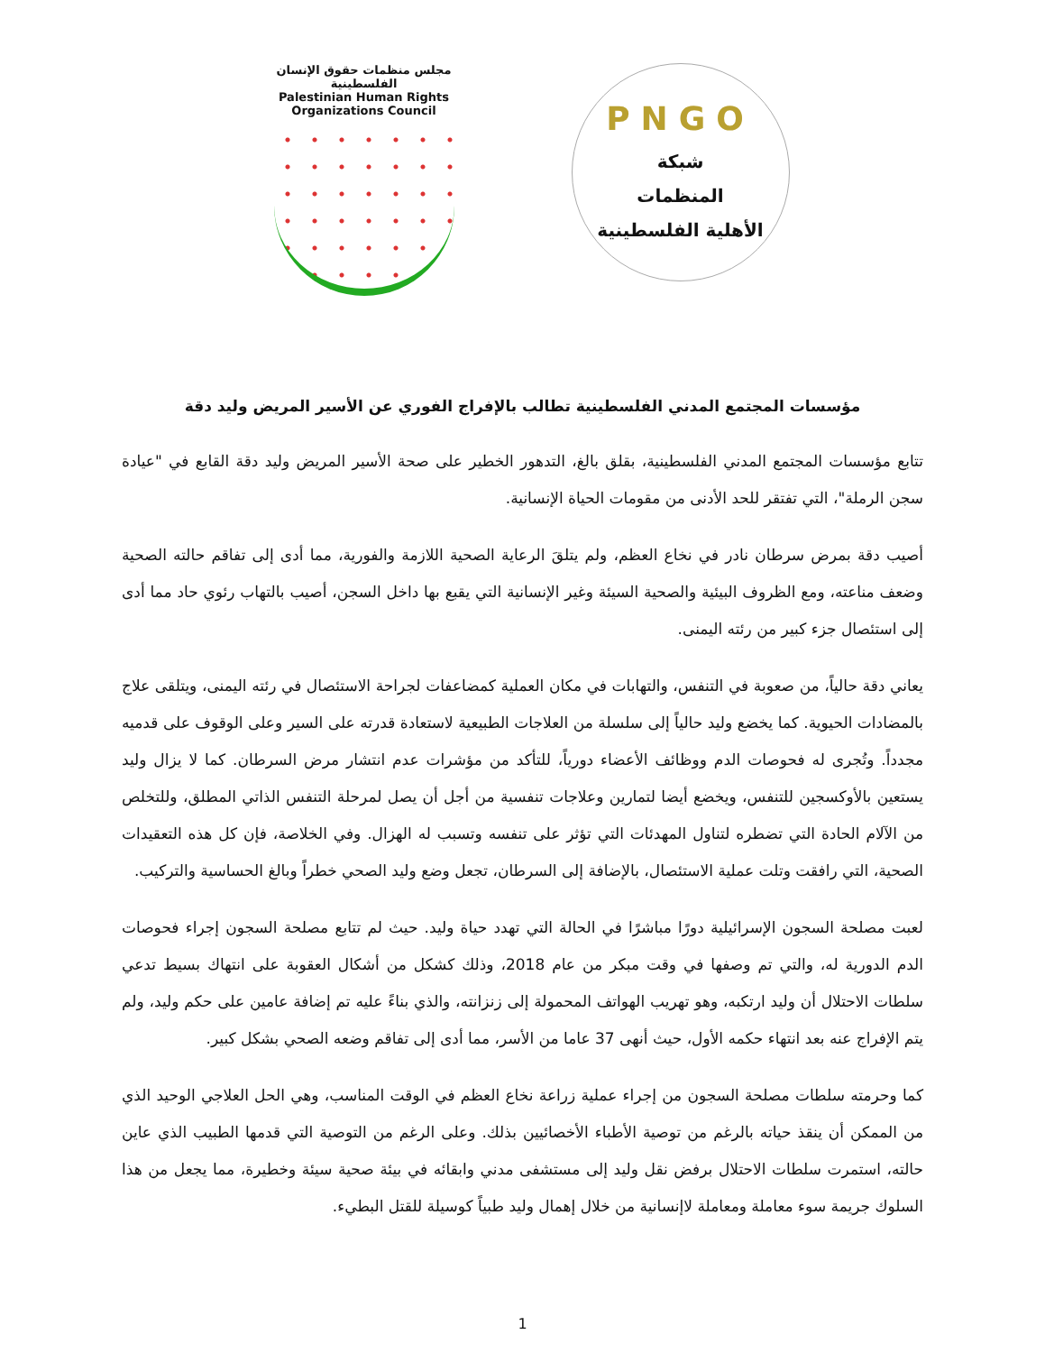مجلس منظمات حقوق الإنسان الفلسطينية
Palestinian Human Rights Organizations Council
PNGO
شبكة
المنظمات
الأهلية الفلسطينية
مؤسسات المجتمع المدني الفلسطينية تطالب بالإفراج الفوري عن الأسير المريض وليد دقة
تتابع مؤسسات المجتمع المدني الفلسطينية، بقلق بالغ، التدهور الخطير على صحة الأسير المريض وليد دقة القابع في "عيادة سجن الرملة"، التي تفتقر للحد الأدنى من مقومات الحياة الإنسانية.
أصيب دقة بمرض سرطان نادر في نخاع العظم، ولم يتلقَ الرعاية الصحية اللازمة والفورية، مما أدى إلى تفاقم حالته الصحية وضعف مناعته، ومع الظروف البيئية والصحية السيئة وغير الإنسانية التي يقبع بها داخل السجن، أصيب بالتهاب رئوي حاد مما أدى إلى استئصال جزء كبير من رئته اليمنى.
يعاني دقة حالياً، من صعوبة في التنفس، والتهابات في مكان العملية كمضاعفات لجراحة الاستئصال في رئته اليمنى، ويتلقى علاج بالمضادات الحيوية. كما يخضع وليد حالياً إلى سلسلة من العلاجات الطبيعية لاستعادة قدرته على السير وعلى الوقوف على قدميه مجدداً. وتُجرى له فحوصات الدم ووظائف الأعضاء دورياً، للتأكد من مؤشرات عدم انتشار مرض السرطان. كما لا يزال وليد يستعين بالأوكسجين للتنفس، ويخضع أيضا لتمارين وعلاجات تنفسية من أجل أن يصل لمرحلة التنفس الذاتي المطلق، وللتخلص من الآلام الحادة التي تضطره لتناول المهدئات التي تؤثر على تنفسه وتسبب له الهزال. وفي الخلاصة، فإن كل هذه التعقيدات الصحية، التي رافقت وتلت عملية الاستئصال، بالإضافة إلى السرطان، تجعل وضع وليد الصحي خطراً وبالغ الحساسية والتركيب.
لعبت مصلحة السجون الإسرائيلية دورًا مباشرًا في الحالة التي تهدد حياة وليد. حيث لم تتابع مصلحة السجون إجراء فحوصات الدم الدورية له، والتي تم وصفها في وقت مبكر من عام 2018، وذلك كشكل من أشكال العقوبة على انتهاك بسيط تدعي سلطات الاحتلال أن وليد ارتكبه، وهو تهريب الهواتف المحمولة إلى زنزانته، والذي بناءً عليه تم إضافة عامين على حكم وليد، ولم يتم الإفراج عنه بعد انتهاء حكمه الأول، حيث أنهى 37 عاما من الأسر، مما أدى إلى تفاقم وضعه الصحي بشكل كبير.
كما وحرمته سلطات مصلحة السجون من إجراء عملية زراعة نخاع العظم في الوقت المناسب، وهي الحل العلاجي الوحيد الذي من الممكن أن ينقذ حياته بالرغم من توصية الأطباء الأخصائيين بذلك. وعلى الرغم من التوصية التي قدمها الطبيب الذي عاين حالته، استمرت سلطات الاحتلال برفض نقل وليد إلى مستشفى مدني وابقائه في بيئة صحية سيئة وخطيرة، مما يجعل من هذا السلوك جريمة سوء معاملة ومعاملة لاإنسانية من خلال إهمال وليد طبياً كوسيلة للقتل البطيء.
1